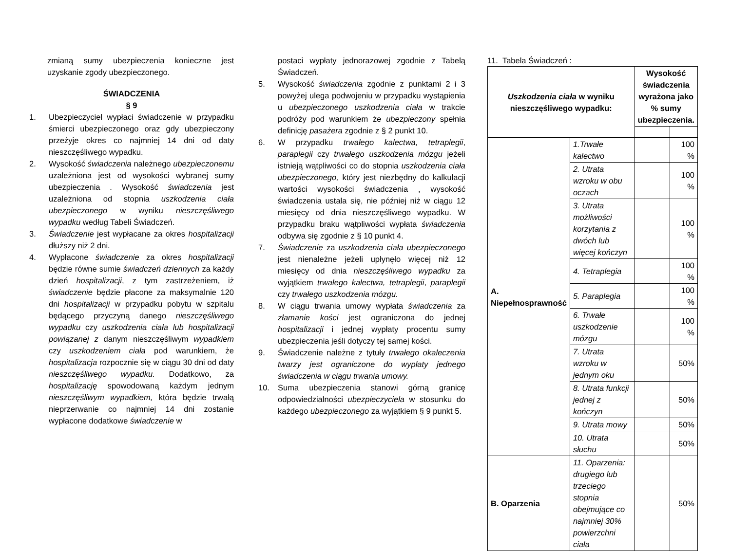zmianą sumy ubezpieczenia konieczne jest uzyskanie zgody ubezpieczonego.
ŚWIADCZENIA
§ 9
1. Ubezpieczyciel wypłaci świadczenie w przypadku śmierci ubezpieczonego oraz gdy ubezpieczony przeżyje okres co najmniej 14 dni od daty nieszczęśliwego wypadku.
2. Wysokość świadczenia należnego ubezpieczonemu uzależniona jest od wysokości wybranej sumy ubezpieczenia . Wysokość świadczenia jest uzależniona od stopnia uszkodzenia ciała ubezpieczonego w wyniku nieszczęśliwego wypadku według Tabeli Świadczeń.
3. Świadczenie jest wypłacane za okres hospitalizacji dłuższy niż 2 dni.
4. Wypłacone świadczenie za okres hospitalizacji będzie równe sumie świadczeń dziennych za każdy dzień hospitalizacji, z tym zastrzeżeniem, iż świadczenie będzie płacone za maksymalnie 120 dni hospitalizacji w przypadku pobytu w szpitalu będącego przyczyną danego nieszczęśliwego wypadku czy uszkodzenia ciała lub hospitalizacji powiązanej z danym nieszczęśliwym wypadkiem czy uszkodzeniem ciała pod warunkiem, że hospitalizacja rozpocznie się w ciągu 30 dni od daty nieszczęśliwego wypadku. Dodatkowo, za hospitalizację spowodowaną każdym jednym nieszczęśliwym wypadkiem, która będzie trwałą nieprzerwanie co najmniej 14 dni zostanie wypłacone dodatkowe świadczenie w
postaci wypłaty jednorazowej zgodnie z Tabelą Świadczeń.
5. Wysokość świadczenia zgodnie z punktami 2 i 3 powyżej ulega podwojeniu w przypadku wystąpienia u ubezpieczonego uszkodzenia ciała w trakcie podróży pod warunkiem że ubezpieczony spełnia definicję pasażera zgodnie z § 2 punkt 10.
6. W przypadku trwałego kalectwa, tetraplegii, paraplegii czy trwałego uszkodzenia mózgu jeżeli istnieją wątpliwości co do stopnia uszkodzenia ciała ubezpieczonego, który jest niezbędny do kalkulacji wartości wysokości świadczenia , wysokość świadczenia ustala się, nie później niż w ciągu 12 miesięcy od dnia nieszczęśliwego wypadku. W przypadku braku wątpliwości wypłata świadczenia odbywa się zgodnie z § 10 punkt 4.
7. Świadczenie za uszkodzenia ciała ubezpieczonego jest nienależne jeżeli upłynęło więcej niż 12 miesięcy od dnia nieszczęśliwego wypadku za wyjątkiem trwałego kalectwa, tetraplegii, paraplegii czy trwałego uszkodzenia mózgu.
8. W ciągu trwania umowy wypłata świadczenia za złamanie kości jest ograniczona do jednej hospitalizacji i jednej wypłaty procentu sumy ubezpieczenia jeśli dotyczy tej samej kości.
9. Świadczenie należne z tytuły trwałego okaleczenia twarzy jest ograniczone do wypłaty jednego świadczenia w ciągu trwania umowy.
10. Suma ubezpieczenia stanowi górną granicę odpowiedzialności ubezpieczyciela w stosunku do każdego ubezpieczonego za wyjątkiem § 9 punkt 5.
11. Tabela Świadczeń :
| Uszkodzenia ciała w wyniku nieszczęśliwego wypadku: | | Wysokość świadczenia wyrażona jako % sumy ubezpieczenia. | |
| A. Niepełnosprawność | 1.Trwałe kalectwo | | 100 % |
| | 2. Utrata wzroku w obu oczach | | 100 % |
| | 3. Utrata możliwości korzytania z dwóch lub więcej kończyn | | 100 % |
| | 4. Tetraplegia | | 100 % |
| | 5. Paraplegia | | 100 % |
| | 6. Trwałe uszkodzenie mózgu | | 100 % |
| | 7. Utrata wzroku w jednym oku | | 50% |
| | 8. Utrata funkcji jednej z kończyn | | 50% |
| | 9. Utrata mowy | | 50% |
| | 10. Utrata słuchu | | 50% |
| B. Oparzenia | 11. Oparzenia: drugiego lub trzeciego stopnia obejmujące co najmniej 30% powierzchni ciała | | 50% |